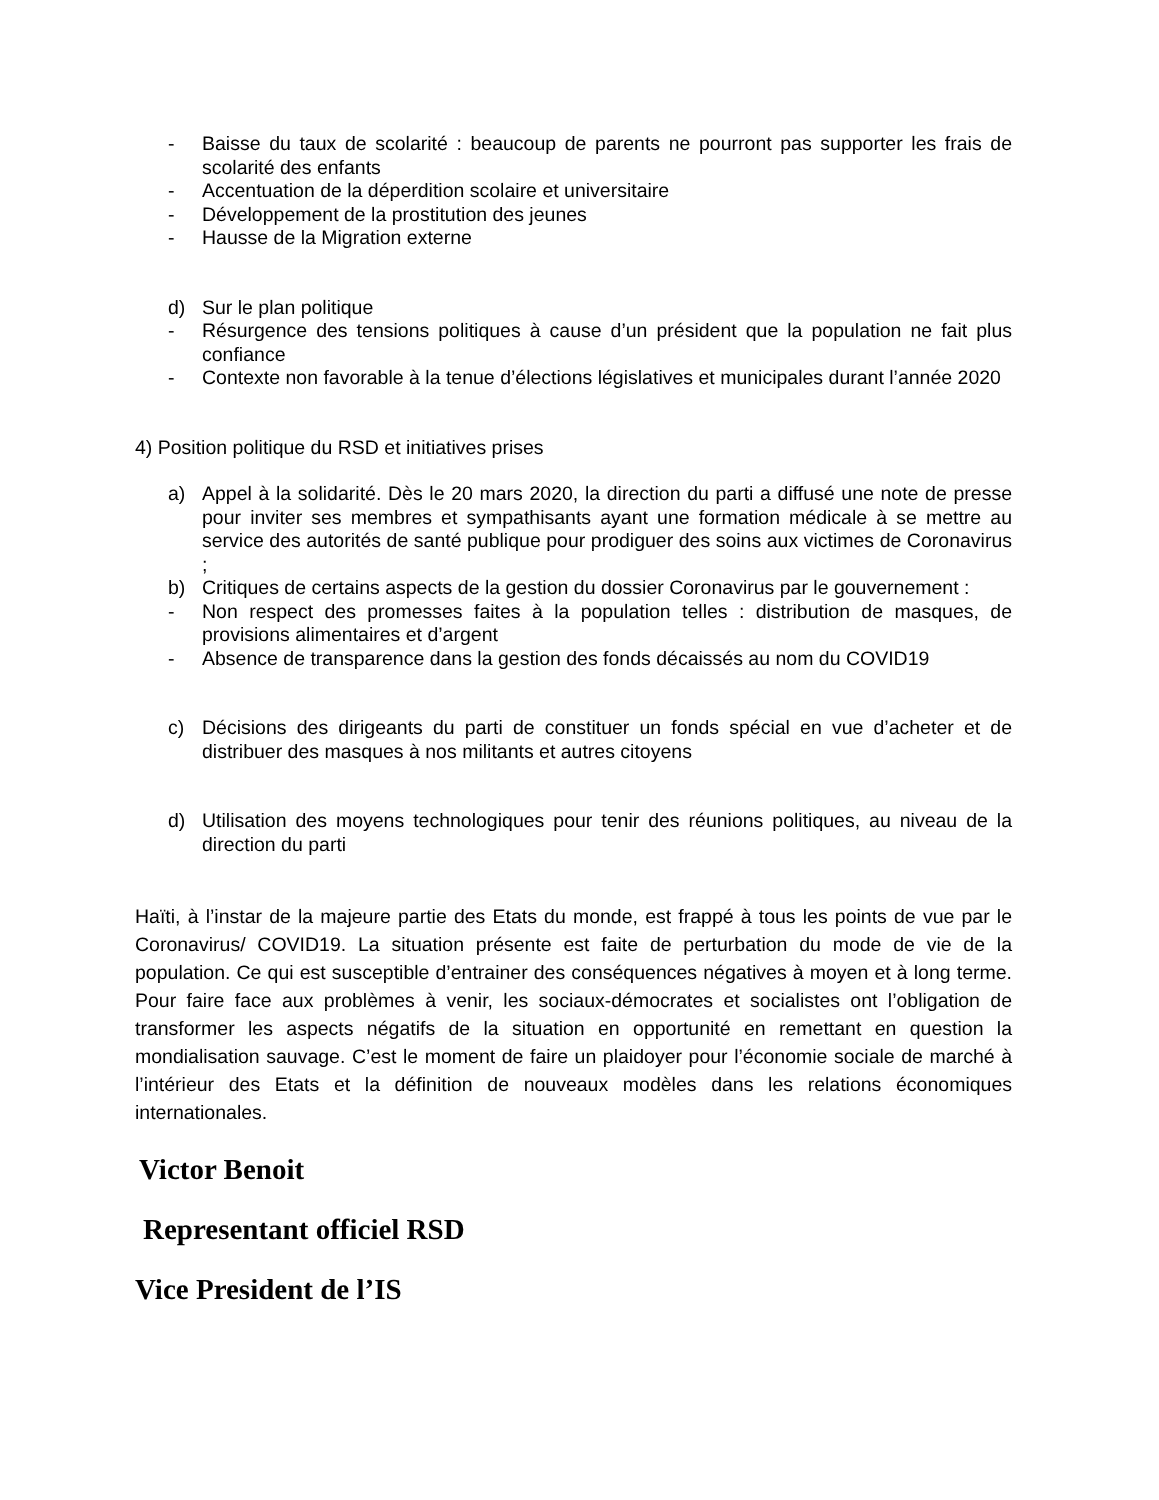- Baisse du taux de scolarité : beaucoup de parents ne pourront pas supporter les frais de scolarité des enfants
- Accentuation de la déperdition scolaire et universitaire
- Développement de la prostitution des jeunes
- Hausse de la Migration externe
d) Sur le plan politique
- Résurgence des tensions politiques à cause d’un président que la population ne fait plus confiance
- Contexte non favorable à la tenue d’élections législatives et municipales durant l’année 2020
4) Position politique du RSD et initiatives prises
a) Appel à la solidarité. Dès le 20 mars 2020, la direction du parti a diffusé une note de presse pour inviter ses membres et sympathisants ayant une formation médicale à se mettre au service des autorités de santé publique pour prodiguer des soins aux victimes de Coronavirus ;
b) Critiques de certains aspects de la gestion du dossier Coronavirus par le gouvernement :
- Non respect des promesses faites à la population telles : distribution de masques, de provisions alimentaires et d’argent
- Absence de transparence dans la gestion des fonds décaissés au nom du COVID19
c) Décisions des dirigeants du parti de constituer un fonds spécial en vue d’acheter et de distribuer des masques à nos militants et autres citoyens
d) Utilisation des moyens technologiques pour tenir des réunions politiques, au niveau de la direction du parti
Haïti, à l’instar de la majeure partie des Etats du monde, est frappé à tous les points de vue par le Coronavirus/ COVID19. La situation présente est faite de perturbation du mode de vie de la population. Ce qui est susceptible d’entrainer des conséquences négatives à moyen et à long terme. Pour faire face aux problèmes à venir, les sociaux-démocrates et socialistes ont l’obligation de transformer les aspects négatifs de la situation en opportunité en remettant en question la mondialisation sauvage. C’est le moment de faire un plaidoyer pour l’économie sociale de marché à l’intérieur des Etats et la définition de nouveaux modèles dans les relations économiques internationales.
Victor Benoit
Representant officiel RSD
Vice President de l’IS